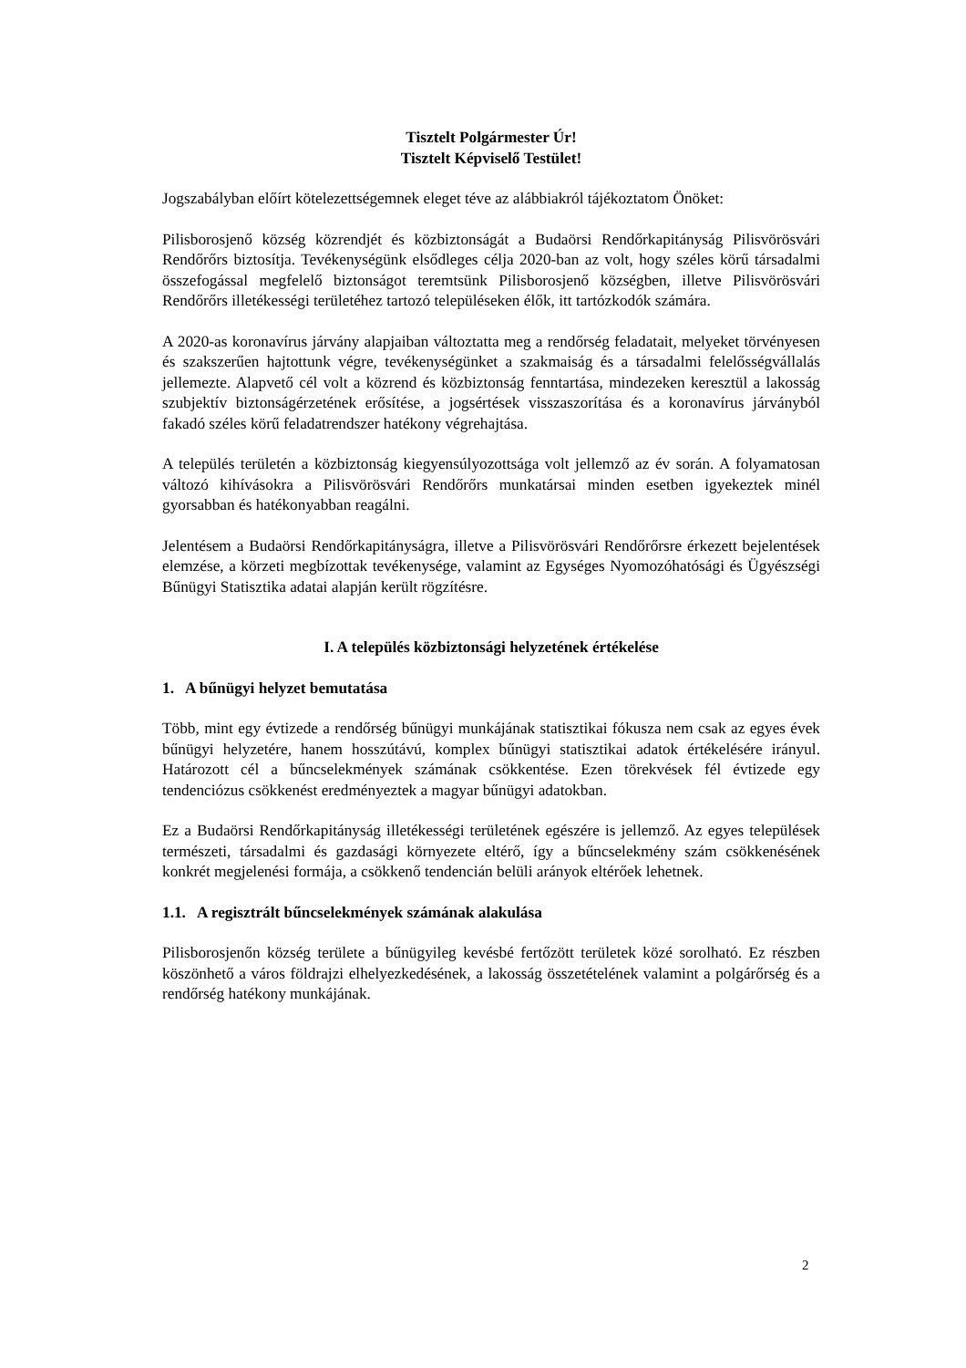Tisztelt Polgármester Úr!
Tisztelt Képviselő Testület!
Jogszabályban előírt kötelezettségemnek eleget téve az alábbiakról tájékoztatom Önöket:
Pilisborosjenő község közrendjét és közbiztonságát a Budaörsi Rendőrkapitányság Pilisvörösvári Rendőrőrs biztosítja. Tevékenységünk elsődleges célja 2020-ban az volt, hogy széles körű társadalmi összefogással megfelelő biztonságot teremtsünk Pilisborosjenő községben, illetve Pilisvörösvári Rendőrőrs illetékességi területéhez tartozó településeken élők, itt tartózkodók számára.
A 2020-as koronavírus járvány alapjaiban változtatta meg a rendőrség feladatait, melyeket törvényesen és szakszerűen hajtottunk végre, tevékenységünket a szakmaiság és a társadalmi felelősségvállalás jellemezte. Alapvető cél volt a közrend és közbiztonság fenntartása, mindezeken keresztül a lakosság szubjektív biztonságérzetének erősítése, a jogsértések visszaszorítása és a koronavírus járványból fakadó széles körű feladatrendszer hatékony végrehajtása.
A település területén a közbiztonság kiegyensúlyozottsága volt jellemző az év során. A folyamatosan változó kihívásokra a Pilisvörösvári Rendőrőrs munkatársai minden esetben igyekeztek minél gyorsabban és hatékonyabban reagálni.
Jelentésem a Budaörsi Rendőrkapitányságra, illetve a Pilisvörösvári Rendőrőrsre érkezett bejelentések elemzése, a körzeti megbízottak tevékenysége, valamint az Egységes Nyomozóhatósági és Ügyészségi Bűnügyi Statisztika adatai alapján került rögzítésre.
I. A település közbiztonsági helyzetének értékelése
1. A bűnügyi helyzet bemutatása
Több, mint egy évtizede a rendőrség bűnügyi munkájának statisztikai fókusza nem csak az egyes évek bűnügyi helyzetére, hanem hosszútávú, komplex bűnügyi statisztikai adatok értékelésére irányul. Határozott cél a bűncselekmények számának csökkentése. Ezen törekvések fél évtizede egy tendenciózus csökkenést eredményeztek a magyar bűnügyi adatokban.
Ez a Budaörsi Rendőrkapitányság illetékességi területének egészére is jellemző. Az egyes települések természeti, társadalmi és gazdasági környezete eltérő, így a bűncselekmény szám csökkenésének konkrét megjelenési formája, a csökkenő tendencián belüli arányok eltérőek lehetnek.
1.1. A regisztrált bűncselekmények számának alakulása
Pilisborosjenőn község területe a bűnügyileg kevésbé fertőzött területek közé sorolható. Ez részben köszönhető a város földrajzi elhelyezkedésének, a lakosság összetételének valamint a polgárőrség és a rendőrség hatékony munkájának.
2